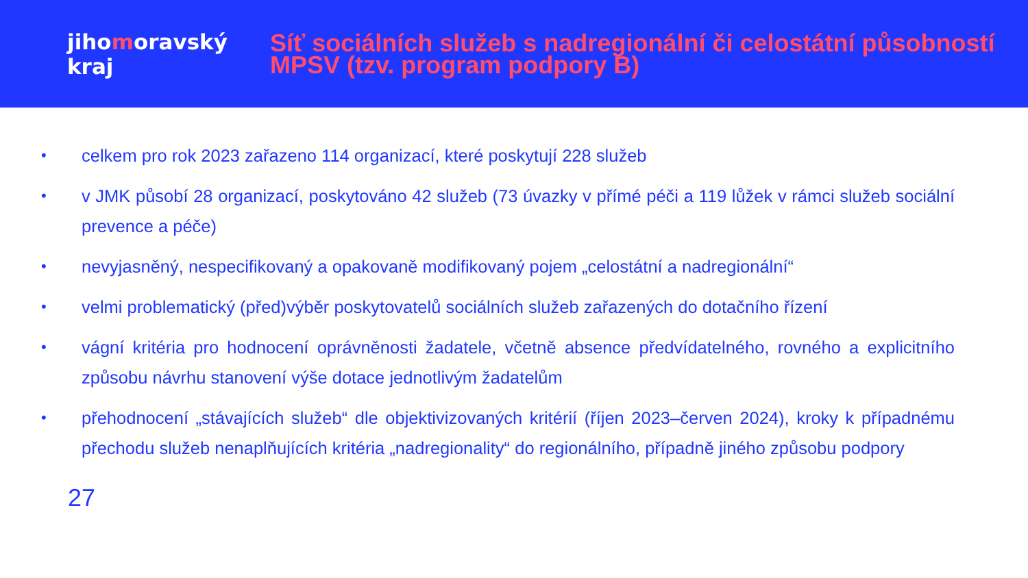jihomoravský kraj
Síť sociálních služeb s nadregionální či celostátní působností MPSV (tzv. program podpory B)
•
celkem pro rok 2023 zařazeno 114 organizací, které poskytují 228 služeb
•
v JMK působí 28 organizací, poskytováno 42 služeb (73 úvazky v přímé péči a 119 lůžek v rámci služeb sociální prevence a péče)
•
nevyjasněný, nespecifikovaný a opakovaně modifikovaný pojem „celostátní a nadregionální“
•
velmi problematický (před)výběr poskytovatelů sociálních služeb zařazených do dotačního řízení
•
vágní kritéria pro hodnocení oprávněnosti žadatele, včetně absence předvídatelného, rovného a explicitního způsobu návrhu stanovení výše dotace jednotlivým žadatelům
•
přehodnocení „stávajících služeb“ dle objektivizovaných kritérií (říjen 2023–červen 2024), kroky k případnému přechodu služeb nenaplňujících kritéria „nadregionality“ do regionálního, případně jiného způsobu podpory
27